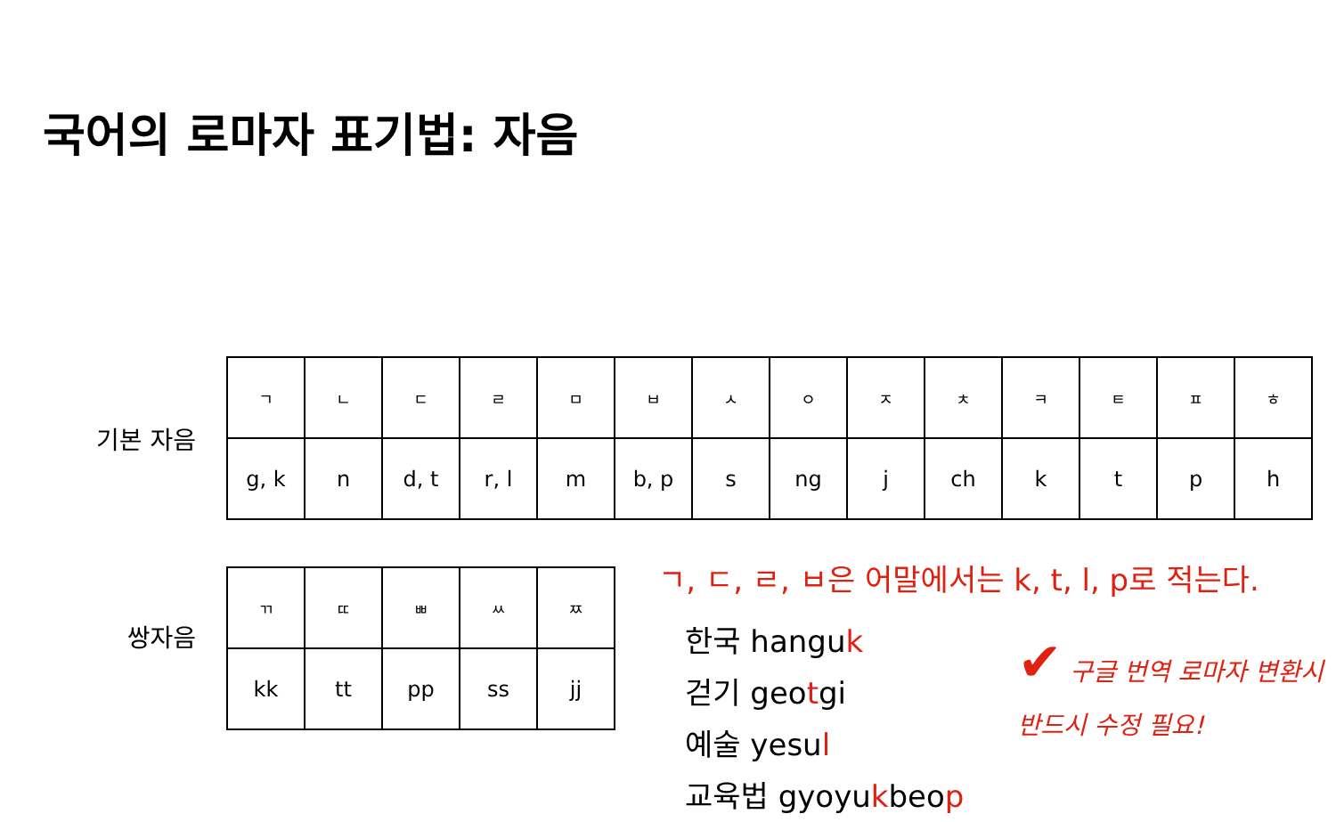국어의 로마자 표기법: 자음
기본 자음
| ㄱ | ㄴ | ㄷ | ㄹ | ㅁ | ㅂ | ㅅ | ㅇ | ㅈ | ㅊ | ㅋ | ㅌ | ㅍ | ㅎ |
| g, k | n | d, t | r, l | m | b, p | s | ng | j | ch | k | t | p | h |
쌍자음
| ㄲ | ㄸ | ㅃ | ㅆ | ㅉ |
| kk | tt | pp | ss | jj |
ㄱ, ㄷ, ㄹ, ㅂ은 어말에서는 k, t, l, p로 적는다.
한국 hanguk
걷기 geotgi
예술 yesul
교육법 gyoyukbeop
✔ 구글 번역 로마자 변환시
반드시 수정 필요!